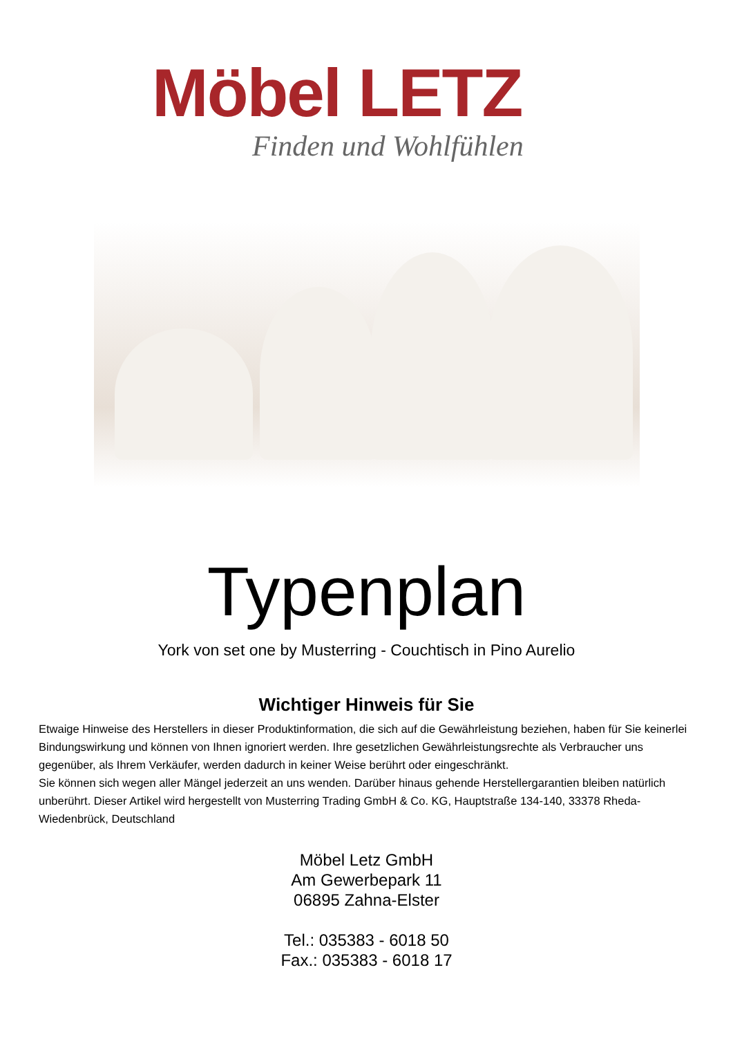Möbel LETZ
Finden und Wohlfühlen
Typenplan
York von set one by Musterring - Couchtisch in Pino Aurelio
Wichtiger Hinweis für Sie
Etwaige Hinweise des Herstellers in dieser Produktinformation, die sich auf die Gewährleistung beziehen, haben für Sie keinerlei Bindungswirkung und können von Ihnen ignoriert werden. Ihre gesetzlichen Gewährleistungsrechte als Verbraucher uns gegenüber, als Ihrem Verkäufer, werden dadurch in keiner Weise berührt oder eingeschränkt.
Sie können sich wegen aller Mängel jederzeit an uns wenden. Darüber hinaus gehende Herstellergarantien bleiben natürlich unberührt. Dieser Artikel wird hergestellt von Musterring Trading GmbH & Co. KG, Hauptstraße 134-140, 33378 Rheda-Wiedenbrück, Deutschland
Möbel Letz GmbH
Am Gewerbepark 11
06895 Zahna-Elster
Tel.: 035383 - 6018 50
Fax.: 035383 - 6018 17